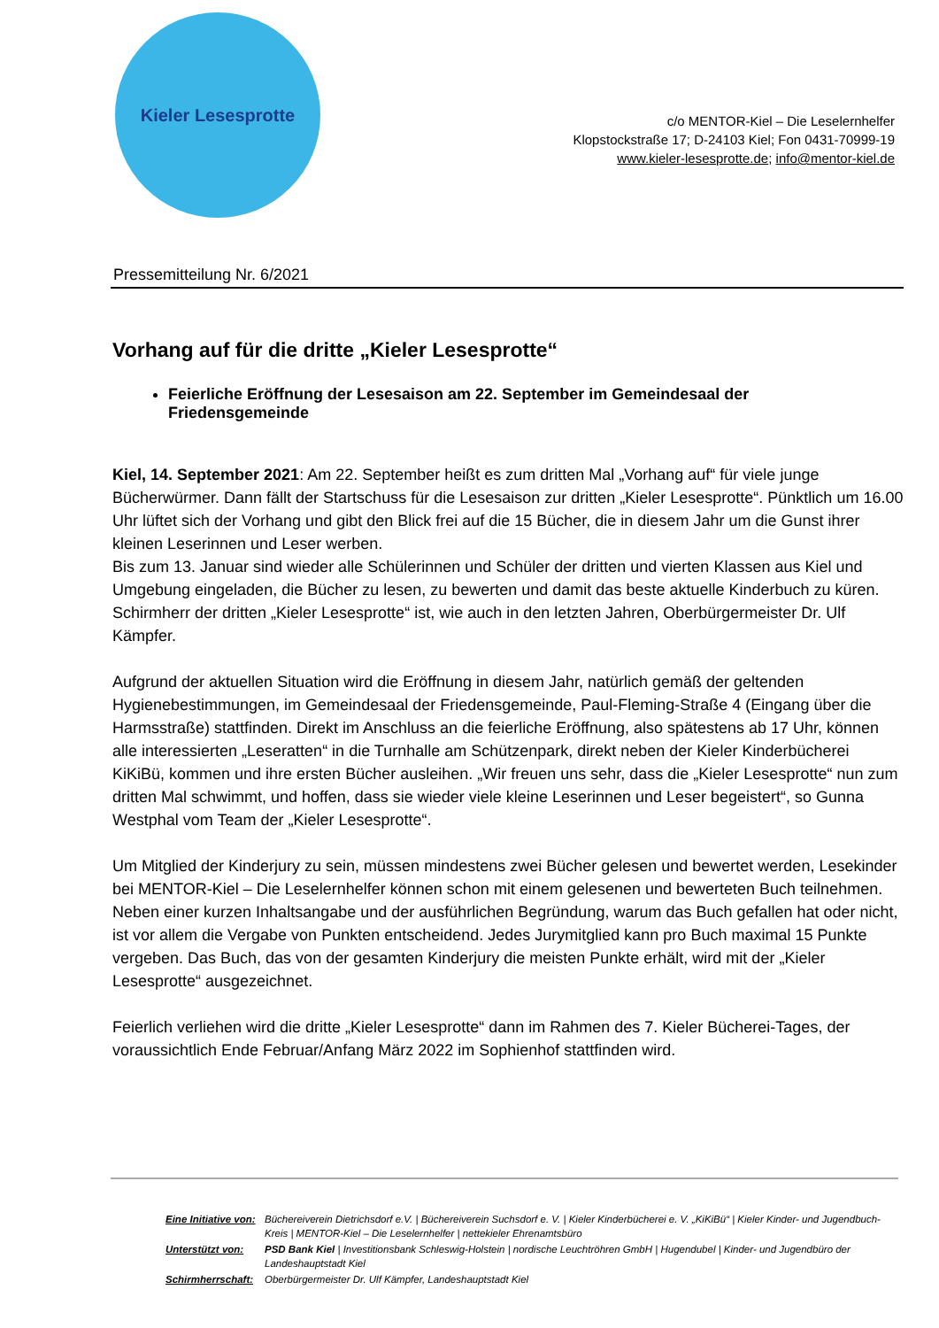Kieler Lesesprotte
c/o MENTOR-Kiel – Die Leselernhelfer
Klopstockstraße 17; D-24103 Kiel; Fon 0431-70999-19
www.kieler-lesesprotte.de; info@mentor-kiel.de
Pressemitteilung Nr. 6/2021
Vorhang auf für die dritte „Kieler Lesesprotte“
Feierliche Eröffnung der Lesesaison am 22. September im Gemeindesaal der Friedensgemeinde
Kiel, 14. September 2021: Am 22. September heißt es zum dritten Mal „Vorhang auf“ für viele junge Bücherwürmer. Dann fällt der Startschuss für die Lesesaison zur dritten „Kieler Lesesprotte“. Pünktlich um 16.00 Uhr lüftet sich der Vorhang und gibt den Blick frei auf die 15 Bücher, die in diesem Jahr um die Gunst ihrer kleinen Leserinnen und Leser werben.
Bis zum 13. Januar sind wieder alle Schülerinnen und Schüler der dritten und vierten Klassen aus Kiel und Umgebung eingeladen, die Bücher zu lesen, zu bewerten und damit das beste aktuelle Kinderbuch zu küren. Schirmherr der dritten „Kieler Lesesprotte“ ist, wie auch in den letzten Jahren, Oberbürgermeister Dr. Ulf Kämpfer.
Aufgrund der aktuellen Situation wird die Eröffnung in diesem Jahr, natürlich gemäß der geltenden Hygienebestimmungen, im Gemeindesaal der Friedensgemeinde, Paul-Fleming-Straße 4 (Eingang über die Harmsstraße) stattfinden. Direkt im Anschluss an die feierliche Eröffnung, also spätestens ab 17 Uhr, können alle interessierten „Leseratten“ in die Turnhalle am Schützenpark, direkt neben der Kieler Kinderbücherei KiKiBü, kommen und ihre ersten Bücher ausleihen. „Wir freuen uns sehr, dass die „Kieler Lesesprotte“ nun zum dritten Mal schwimmt, und hoffen, dass sie wieder viele kleine Leserinnen und Leser begeistert“, so Gunna Westphal vom Team der „Kieler Lesesprotte“.
Um Mitglied der Kinderjury zu sein, müssen mindestens zwei Bücher gelesen und bewertet werden, Lesekinder bei MENTOR-Kiel – Die Leselernhelfer können schon mit einem gelesenen und bewerteten Buch teilnehmen.
Neben einer kurzen Inhaltsangabe und der ausführlichen Begründung, warum das Buch gefallen hat oder nicht, ist vor allem die Vergabe von Punkten entscheidend. Jedes Jurymitglied kann pro Buch maximal 15 Punkte vergeben. Das Buch, das von der gesamten Kinderjury die meisten Punkte erhält, wird mit der „Kieler Lesesprotte“ ausgezeichnet.
Feierlich verliehen wird die dritte „Kieler Lesesprotte“ dann im Rahmen des 7. Kieler Bücherei-Tages, der voraussichtlich Ende Februar/Anfang März 2022 im Sophienhof stattfinden wird.
| Eine Initiative von: | Büchereiverein Dietrichsdorf e.V. / Büchereiverein Suchsdorf e. V. / Kieler Kinderbücherei e. V. „KiKiBü“ / Kieler Kinder- und Jugendbuch-Kreis / MENTOR-Kiel – Die Leselernhelfer / nettekieler Ehrenamtsbüro |
| Unterstützt von: | PSD Bank Kiel / Investitionsbank Schleswig-Holstein / nordische Leuchtröhren GmbH / Hugendubel / Kinder- und Jugendbüro der Landeshauptstadt Kiel |
| Schirmherrschaft: | Oberbürgermeister Dr. Ulf Kämpfer, Landeshauptstadt Kiel |